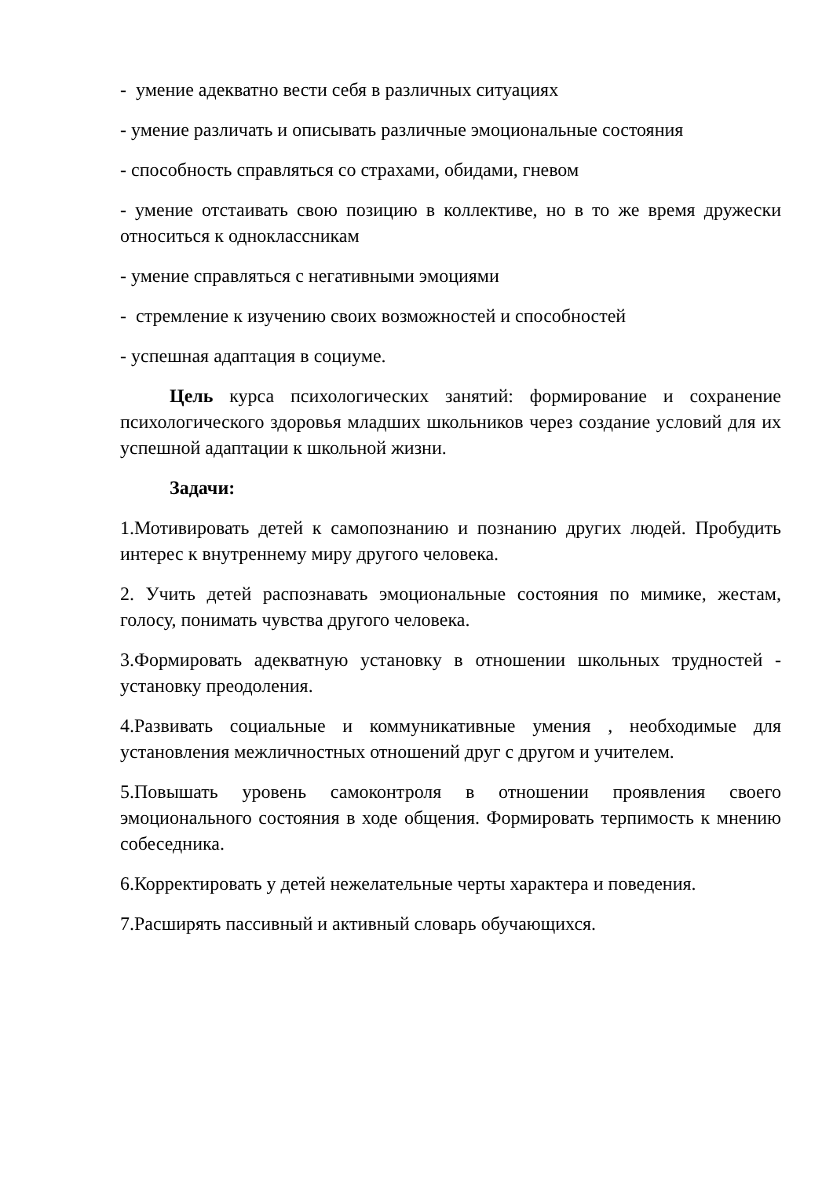- умение адекватно вести себя в различных ситуациях
- умение различать и описывать различные эмоциональные состояния
- способность справляться со страхами, обидами, гневом
- умение отстаивать свою позицию в коллективе, но в то же время дружески относиться к одноклассникам
- умение справляться с негативными эмоциями
- стремление к изучению своих возможностей и способностей
- успешная адаптация в социуме.
Цель курса психологических занятий: формирование и сохранение психологического здоровья младших школьников через создание условий для их успешной адаптации к школьной жизни.
Задачи:
1.Мотивировать детей к самопознанию и познанию других людей. Пробудить интерес к внутреннему миру другого человека.
2. Учить детей распознавать эмоциональные состояния по мимике, жестам, голосу, понимать чувства другого человека.
3.Формировать адекватную установку в отношении школьных трудностей - установку преодоления.
4.Развивать социальные и коммуникативные умения , необходимые для установления межличностных отношений друг с другом и учителем.
5.Повышать уровень самоконтроля в отношении проявления своего эмоционального состояния в ходе общения. Формировать терпимость к мнению собеседника.
6.Корректировать у детей нежелательные черты характера и поведения.
7.Расширять пассивный и активный словарь обучающихся.